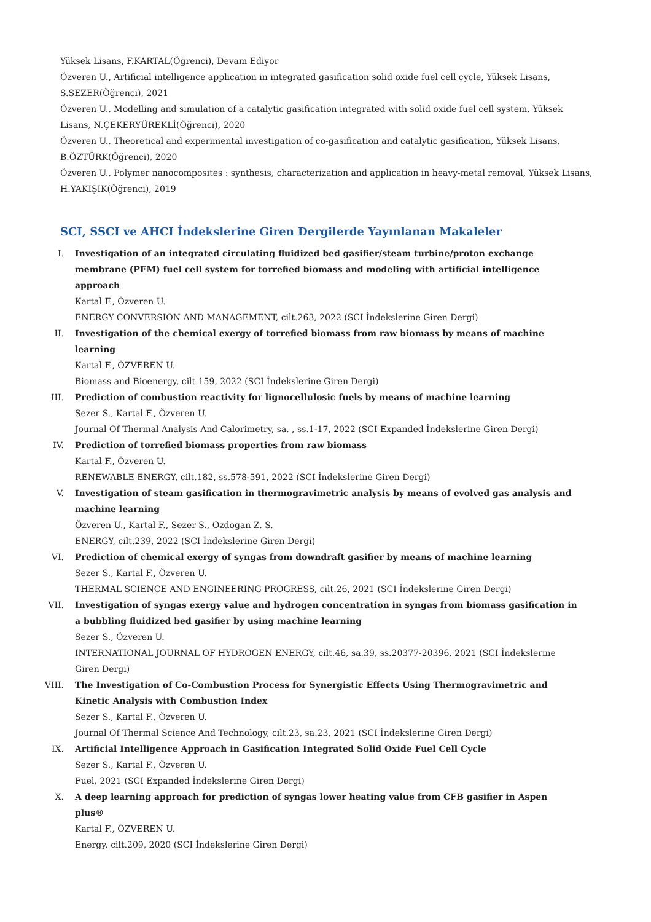Yüksek Lisans, F.KARTAL(Öğrenci), Devam Ediyor
Özveren U., Artificial intelligence application in integrated gasification solid oxide fuel cell cycle, Yüksek Lisans, S.SEZER(Öğrenci), 2021
Özveren U., Modelling and simulation of a catalytic gasification integrated with solid oxide fuel cell system, Yüksek Lisans, N.ÇEKERYÜREKLİ(Öğrenci), 2020
Özveren U., Theoretical and experimental investigation of co-gasification and catalytic gasification, Yüksek Lisans, B.ÖZTÜRK(Öğrenci), 2020
Özveren U., Polymer nanocomposites : synthesis, characterization and application in heavy-metal removal, Yüksek Lisans, H.YAKIŞIK(Öğrenci), 2019
SCI, SSCI ve AHCI İndekslerine Giren Dergilerde Yayınlanan Makaleler
I. Investigation of an integrated circulating fluidized bed gasifier/steam turbine/proton exchange membrane (PEM) fuel cell system for torrefied biomass and modeling with artificial intelligence approach
Kartal F., Özveren U.
ENERGY CONVERSION AND MANAGEMENT, cilt.263, 2022 (SCI İndekslerine Giren Dergi)
II. Investigation of the chemical exergy of torrefied biomass from raw biomass by means of machine learning
Kartal F., ÖZVEREN U.
Biomass and Bioenergy, cilt.159, 2022 (SCI İndekslerine Giren Dergi)
III. Prediction of combustion reactivity for lignocellulosic fuels by means of machine learning
Sezer S., Kartal F., Özveren U.
Journal Of Thermal Analysis And Calorimetry, sa. , ss.1-17, 2022 (SCI Expanded İndekslerine Giren Dergi)
IV. Prediction of torrefied biomass properties from raw biomass
Kartal F., Özveren U.
RENEWABLE ENERGY, cilt.182, ss.578-591, 2022 (SCI İndekslerine Giren Dergi)
V. Investigation of steam gasification in thermogravimetric analysis by means of evolved gas analysis and machine learning
Özveren U., Kartal F., Sezer S., Ozdogan Z. S.
ENERGY, cilt.239, 2022 (SCI İndekslerine Giren Dergi)
VI. Prediction of chemical exergy of syngas from downdraft gasifier by means of machine learning
Sezer S., Kartal F., Özveren U.
THERMAL SCIENCE AND ENGINEERING PROGRESS, cilt.26, 2021 (SCI İndekslerine Giren Dergi)
VII. Investigation of syngas exergy value and hydrogen concentration in syngas from biomass gasification in a bubbling fluidized bed gasifier by using machine learning
Sezer S., Özveren U.
INTERNATIONAL JOURNAL OF HYDROGEN ENERGY, cilt.46, sa.39, ss.20377-20396, 2021 (SCI İndekslerine Giren Dergi)
VIII. The Investigation of Co-Combustion Process for Synergistic Effects Using Thermogravimetric and Kinetic Analysis with Combustion Index
Sezer S., Kartal F., Özveren U.
Journal Of Thermal Science And Technology, cilt.23, sa.23, 2021 (SCI İndekslerine Giren Dergi)
IX. Artificial Intelligence Approach in Gasification Integrated Solid Oxide Fuel Cell Cycle
Sezer S., Kartal F., Özveren U.
Fuel, 2021 (SCI Expanded İndekslerine Giren Dergi)
X. A deep learning approach for prediction of syngas lower heating value from CFB gasifier in Aspen plus®
Kartal F., ÖZVEREN U.
Energy, cilt.209, 2020 (SCI İndekslerine Giren Dergi)